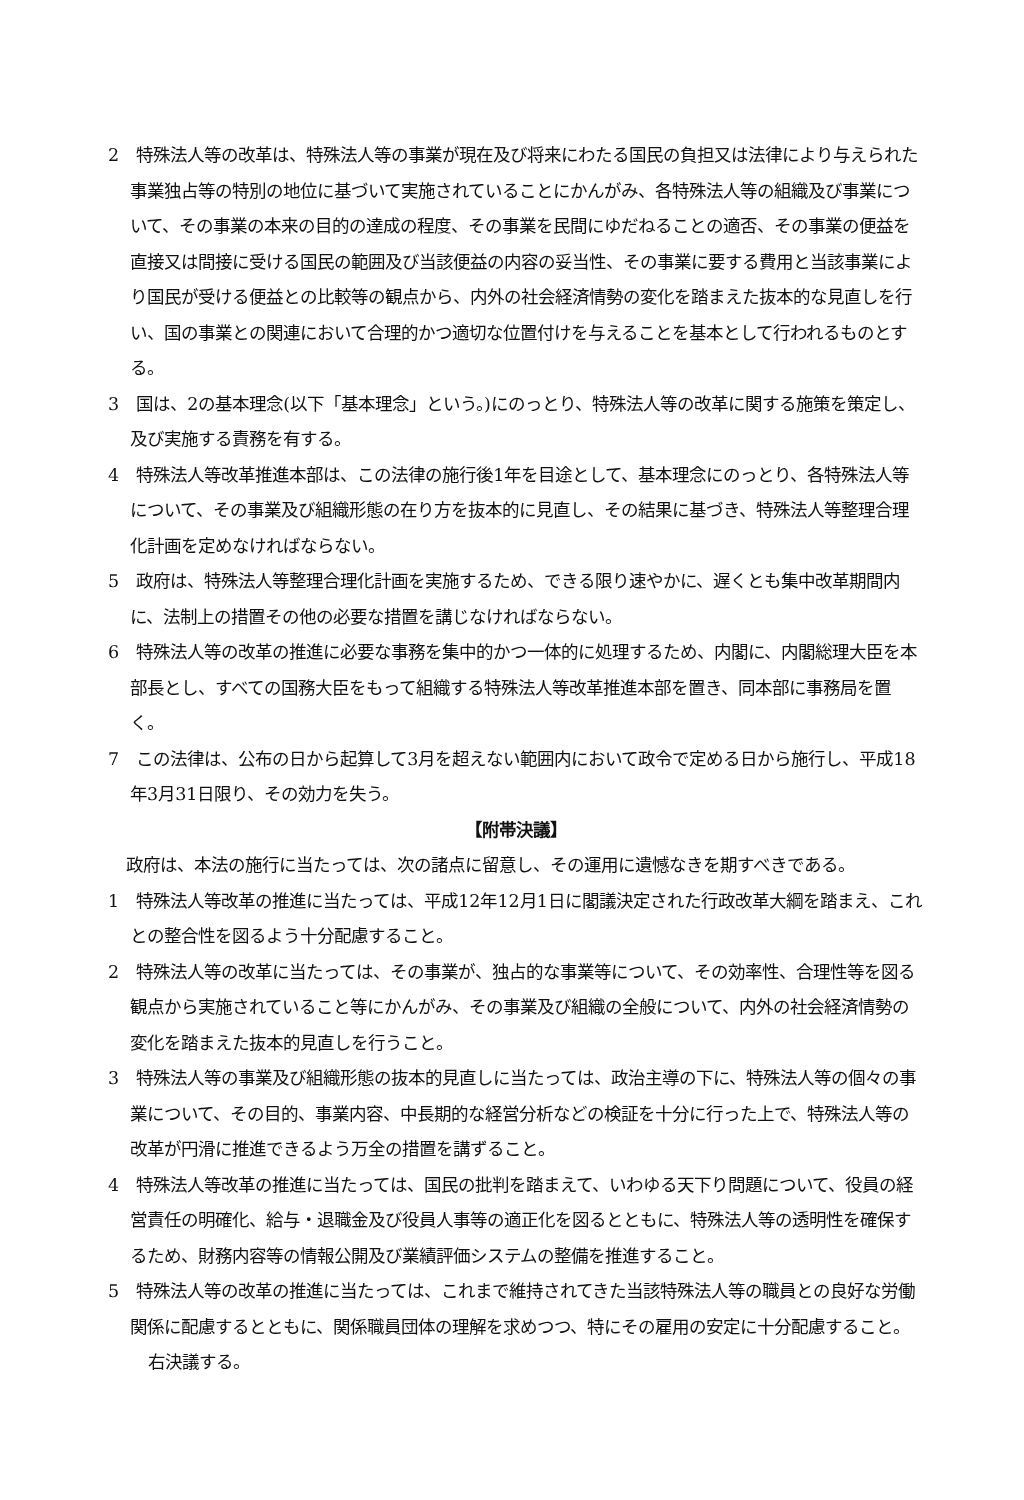2　特殊法人等の改革は、特殊法人等の事業が現在及び将来にわたる国民の負担又は法律により与えられた事業独占等の特別の地位に基づいて実施されていることにかんがみ、各特殊法人等の組織及び事業について、その事業の本来の目的の達成の程度、その事業を民間にゆだねることの適否、その事業の便益を直接又は間接に受ける国民の範囲及び当該便益の内容の妥当性、その事業に要する費用と当該事業により国民が受ける便益との比較等の観点から、内外の社会経済情勢の変化を踏まえた抜本的な見直しを行い、国の事業との関連において合理的かつ適切な位置付けを与えることを基本として行われるものとする。
3　国は、2の基本理念(以下「基本理念」という。)にのっとり、特殊法人等の改革に関する施策を策定し、及び実施する責務を有する。
4　特殊法人等改革推進本部は、この法律の施行後1年を目途として、基本理念にのっとり、各特殊法人等について、その事業及び組織形態の在り方を抜本的に見直し、その結果に基づき、特殊法人等整理合理化計画を定めなければならない。
5　政府は、特殊法人等整理合理化計画を実施するため、できる限り速やかに、遅くとも集中改革期間内に、法制上の措置その他の必要な措置を講じなければならない。
6　特殊法人等の改革の推進に必要な事務を集中的かつ一体的に処理するため、内閣に、内閣総理大臣を本部長とし、すべての国務大臣をもって組織する特殊法人等改革推進本部を置き、同本部に事務局を置く。
7　この法律は、公布の日から起算して3月を超えない範囲内において政令で定める日から施行し、平成18年3月31日限り、その効力を失う。
【附帯決議】
政府は、本法の施行に当たっては、次の諸点に留意し、その運用に遺憾なきを期すべきである。
1　特殊法人等改革の推進に当たっては、平成12年12月1日に閣議決定された行政改革大綱を踏まえ、これとの整合性を図るよう十分配慮すること。
2　特殊法人等の改革に当たっては、その事業が、独占的な事業等について、その効率性、合理性等を図る観点から実施されていること等にかんがみ、その事業及び組織の全般について、内外の社会経済情勢の変化を踏まえた抜本的見直しを行うこと。
3　特殊法人等の事業及び組織形態の抜本的見直しに当たっては、政治主導の下に、特殊法人等の個々の事業について、その目的、事業内容、中長期的な経営分析などの検証を十分に行った上で、特殊法人等の改革が円滑に推進できるよう万全の措置を講ずること。
4　特殊法人等改革の推進に当たっては、国民の批判を踏まえて、いわゆる天下り問題について、役員の経営責任の明確化、給与・退職金及び役員人事等の適正化を図るとともに、特殊法人等の透明性を確保するため、財務内容等の情報公開及び業績評価システムの整備を推進すること。
5　特殊法人等の改革の推進に当たっては、これまで維持されてきた当該特殊法人等の職員との良好な労働関係に配慮するとともに、関係職員団体の理解を求めつつ、特にその雇用の安定に十分配慮すること。
右決議する。